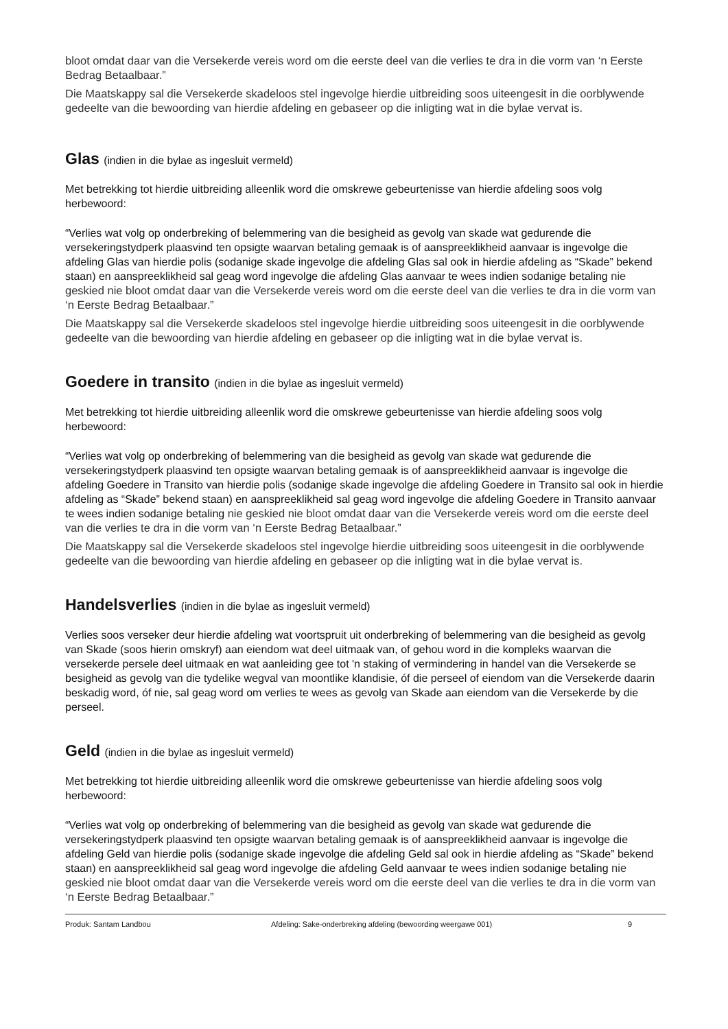bloot omdat daar van die Versekerde vereis word om die eerste deel van die verlies te dra in die vorm van ‘n Eerste Bedrag Betaalbaar.”
Die Maatskappy sal die Versekerde skadeloos stel ingevolge hierdie uitbreiding soos uiteengesit in die oorblywende gedeelte van die bewoording van hierdie afdeling en gebaseer op die inligting wat in die bylae vervat is.
Glas (indien in die bylae as ingesluit vermeld)
Met betrekking tot hierdie uitbreiding alleenlik word die omskrewe gebeurtenisse van hierdie afdeling soos volg herbewoord:
“Verlies wat volg op onderbreking of belemmering van die besigheid as gevolg van skade wat gedurende die versekeringstydperk plaasvind ten opsigte waarvan betaling gemaak is of aanspreeklikheid aanvaar is ingevolge die afdeling Glas van hierdie polis (sodanige skade ingevolge die afdeling Glas sal ook in hierdie afdeling as “Skade” bekend staan) en aanspreeklikheid sal geag word ingevolge die afdeling Glas aanvaar te wees indien sodanige betaling nie geskied nie bloot omdat daar van die Versekerde vereis word om die eerste deel van die verlies te dra in die vorm van ‘n Eerste Bedrag Betaalbaar.”
Die Maatskappy sal die Versekerde skadeloos stel ingevolge hierdie uitbreiding soos uiteengesit in die oorblywende gedeelte van die bewoording van hierdie afdeling en gebaseer op die inligting wat in die bylae vervat is.
Goedere in transito (indien in die bylae as ingesluit vermeld)
Met betrekking tot hierdie uitbreiding alleenlik word die omskrewe gebeurtenisse van hierdie afdeling soos volg herbewoord:
“Verlies wat volg op onderbreking of belemmering van die besigheid as gevolg van skade wat gedurende die versekeringstydperk plaasvind ten opsigte waarvan betaling gemaak is of aanspreeklikheid aanvaar is ingevolge die afdeling Goedere in Transito van hierdie polis (sodanige skade ingevolge die afdeling Goedere in Transito sal ook in hierdie afdeling as “Skade” bekend staan) en aanspreeklikheid sal geag word ingevolge die afdeling Goedere in Transito aanvaar te wees indien sodanige betaling nie geskied nie bloot omdat daar van die Versekerde vereis word om die eerste deel van die verlies te dra in die vorm van ‘n Eerste Bedrag Betaalbaar.”
Die Maatskappy sal die Versekerde skadeloos stel ingevolge hierdie uitbreiding soos uiteengesit in die oorblywende gedeelte van die bewoording van hierdie afdeling en gebaseer op die inligting wat in die bylae vervat is.
Handelsverlies (indien in die bylae as ingesluit vermeld)
Verlies soos verseker deur hierdie afdeling wat voortspruit uit onderbreking of belemmering van die besigheid as gevolg van Skade (soos hierin omskryf) aan eiendom wat deel uitmaak van, of gehou word in die kompleks waarvan die versekerde persele deel uitmaak en wat aanleiding gee tot 'n staking of vermindering in handel van die Versekerde se besigheid as gevolg van die tydelike wegval van moontlike klandisie, óf die perseel of eiendom van die Versekerde daarin beskadig word, óf nie, sal geag word om verlies te wees as gevolg van Skade aan eiendom van die Versekerde by die perseel.
Geld (indien in die bylae as ingesluit vermeld)
Met betrekking tot hierdie uitbreiding alleenlik word die omskrewe gebeurtenisse van hierdie afdeling soos volg herbewoord:
“Verlies wat volg op onderbreking of belemmering van die besigheid as gevolg van skade wat gedurende die versekeringstydperk plaasvind ten opsigte waarvan betaling gemaak is of aanspreeklikheid aanvaar is ingevolge die afdeling Geld van hierdie polis (sodanige skade ingevolge die afdeling Geld sal ook in hierdie afdeling as “Skade” bekend staan) en aanspreeklikheid sal geag word ingevolge die afdeling Geld aanvaar te wees indien sodanige betaling nie geskied nie bloot omdat daar van die Versekerde vereis word om die eerste deel van die verlies te dra in die vorm van ‘n Eerste Bedrag Betaalbaar.”
Produk: Santam Landbou Afdeling: Sake-onderbreking afdeling (bewoording weergawe 001) 9